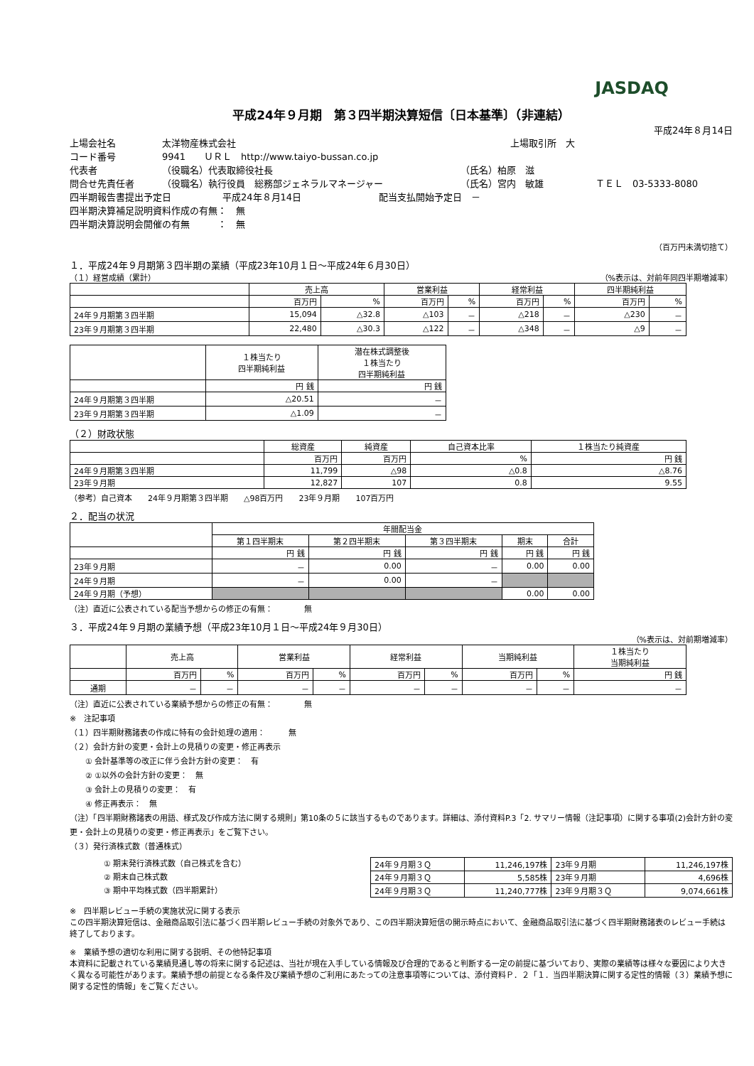JASDAQ
平成24年９月期　第３四半期決算短信〔日本基準〕（非連結）
平成24年８月14日
上場会社名 太洋物産株式会社 上場取引所　大
コード番号 9941　　ＵＲＬ　http://www.taiyo-bussan.co.jp
代表者 （役職名）代表取締役社長 （氏名）柏原　滋
問合せ先責任者 （役職名）執行役員　総務部ジェネラルマネージャー （氏名）宮内　敏雄 ＴＥＬ　03-5333-8080
四半期報告書提出予定日 平成24年８月14日 配当支払開始予定日　－
四半期決算補足説明資料作成の有無：　無
四半期決算説明会開催の有無　　　：　無
（百万円未満切捨て）
１．平成24年９月期第３四半期の業績（平成23年10月１日～平成24年６月30日）
（１）経営成績（累計） （%表示は、対前年同四半期増減率）
| | 売上高 | | 営業利益 | | 経常利益 | | 四半期純利益 | |
| --- | --- | --- | --- | --- | --- | --- | --- | --- |
| | 百万円 | % | 百万円 | % | 百万円 | % | 百万円 | % |
| 24年９月期第３四半期 | 15,094 | △32.8 | △103 | － | △218 | － | △230 | － |
| 23年９月期第３四半期 | 22,480 | △30.3 | △122 | － | △348 | － | △9 | － |
| | １株当たり 四半期純利益 | 潜在株式調整後 １株当たり 四半期純利益 |
| --- | --- | --- |
| | 円 銭 | 円 銭 |
| 24年９月期第３四半期 | △20.51 | － |
| 23年９月期第３四半期 | △1.09 | － |
（２）財政状態
| | 総資産 | 純資産 | 自己資本比率 | １株当たり純資産 |
| --- | --- | --- | --- | --- |
| | 百万円 | 百万円 | % | 円 銭 |
| 24年９月期第３四半期 | 11,799 | △98 | △0.8 | △8.76 |
| 23年９月期 | 12,827 | 107 | 0.8 | 9.55 |
（参考）自己資本　　24年９月期第３四半期　　△98百万円　　23年９月期　　107百万円
２．配当の状況
| | 年間配当金 | | | | |
| --- | --- | --- | --- | --- | --- |
| | 第１四半期末 | 第２四半期末 | 第３四半期末 | 期末 | 合計 |
| | 円 銭 | 円 銭 | 円 銭 | 円 銭 | 円 銭 |
| 23年９月期 | － | 0.00 | － | 0.00 | 0.00 |
| 24年９月期 | － | 0.00 | － | | |
| 24年９月期（予想） | | | | 0.00 | 0.00 |
（注）直近に公表されている配当予想からの修正の有無：　　　　無
３．平成24年９月期の業績予想（平成23年10月１日～平成24年９月30日）
（%表示は、対前期増減率）
| | 売上高 | | 営業利益 | | 経常利益 | | 当期純利益 | | １株当たり 当期純利益 |
| --- | --- | --- | --- | --- | --- | --- | --- | --- | --- |
| | 百万円 | % | 百万円 | % | 百万円 | % | 百万円 | % | 円 銭 |
| 通期 | － | － | － | － | － | － | － | － | － |
（注）直近に公表されている業績予想からの修正の有無：　　　　無
※　注記事項
（１）四半期財務諸表の作成に特有の会計処理の適用：　　　無
（２）会計方針の変更・会計上の見積りの変更・修正再表示
　　① 会計基準等の改正に伴う会計方針の変更：　有
　　② ①以外の会計方針の変更：　無
　　③ 会計上の見積りの変更：　有
　　④ 修正再表示：　無
（注）「四半期財務諸表の用語、様式及び作成方法に関する規則」第10条の５に該当するものであります。詳細は、添付資料P.3「2. サマリー情報（注記事項）に関する事項(2)会計方針の変更・会計上の見積りの変更・修正再表示」をご覧下さい。
（３）発行済株式数（普通株式）
① 期末発行済株式数（自己株式を含む）
② 期末自己株式数
③ 期中平均株式数（四半期累計）
| 24年９月期３Ｑ | 11,246,197株 | 23年９月期 | 11,246,197株 |
| 24年９月期３Ｑ | 5,585株 | 23年９月期 | 4,696株 |
| 24年９月期３Ｑ | 11,240,777株 | 23年９月期３Ｑ | 9,074,661株 |
※　四半期レビュー手続の実施状況に関する表示
この四半期決算短信は、金融商品取引法に基づく四半期レビュー手続の対象外であり、この四半期決算短信の開示時点において、金融商品取引法に基づく四半期財務諸表のレビュー手続は終了しております。
※　業績予想の適切な利用に関する説明、その他特記事項
本資料に記載されている業績見通し等の将来に関する記述は、当社が現在入手している情報及び合理的であると判断する一定の前提に基づいており、実際の業績等は様々な要因により大きく異なる可能性があります。業績予想の前提となる条件及び業績予想のご利用にあたっての注意事項等については、添付資料Ｐ．２「１．当四半期決算に関する定性的情報（３）業績予想に関する定性的情報」をご覧ください。